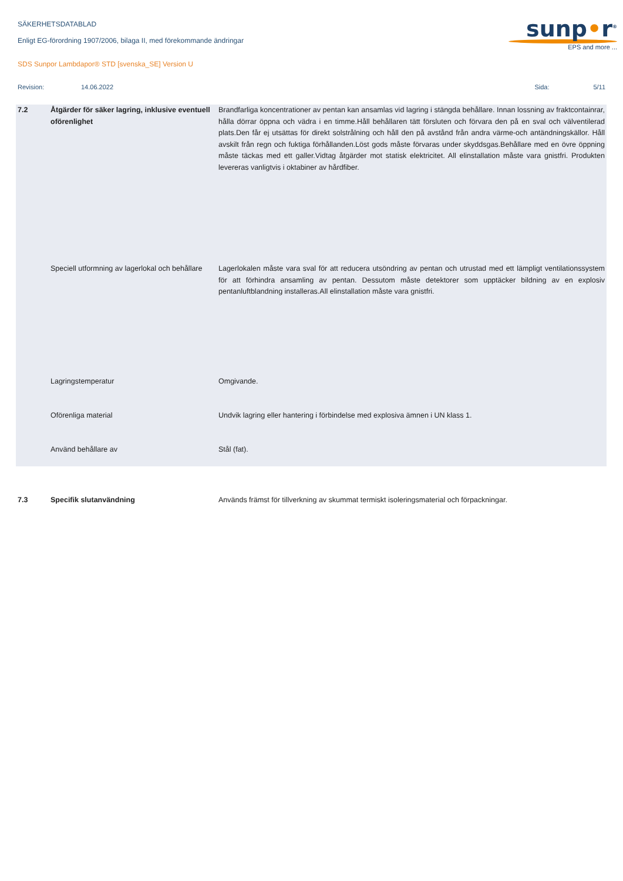sunp•r<sup>®</sup>
EPS and more ...
SÄKERHETSDATABLAD
Enligt EG-förordning 1907/2006, bilaga II, med förekommande ändringar
SDS Sunpor Lambdapor® STD [svenska_SE] Version U
Revision: 14.06.2022 Sida: 5/11
| 7.2 | Åtgärder för säker lagring, inklusive eventuell oförenlighet | Brandfarliga koncentrationer av pentan kan ansamlas vid lagring i stängda behållare. Innan lossning av fraktcontainrar, hålla dörrar öppna och vädra i en timme.Håll behållaren tätt försluten och förvara den på en sval och välventilerad plats.Den får ej utsättas för direkt solstrålning och håll den på avstånd från andra värme-och antändningskällor. Håll avskilt från regn och fuktiga förhållanden.Löst gods måste förvaras under skyddsgas.Behållare med en övre öppning måste täckas med ett galler.Vidtag åtgärder mot statisk elektricitet. All elinstallation måste vara gnistfri. Produkten levereras vanligtvis i oktabiner av hårdfiber. |
| | Speciell utformning av lagerlokal och behållare | Lagerlokalen måste vara sval för att reducera utsöndring av pentan och utrustad med ett lämpligt ventilationssystem för att förhindra ansamling av pentan. Dessutom måste detektorer som upptäcker bildning av en explosiv pentanluftblandning installeras.All elinstallation måste vara gnistfri. |
| | Lagringstemperatur | Omgivande. |
| | Oförenliga material | Undvik lagring eller hantering i förbindelse med explosiva ämnen i UN klass 1. |
| | Använd behållare av | Stål (fat). |
| 7.3 | Specifik slutanvändning | Används främst för tillverkning av skummat termiskt isoleringsmaterial och förpackningar. |